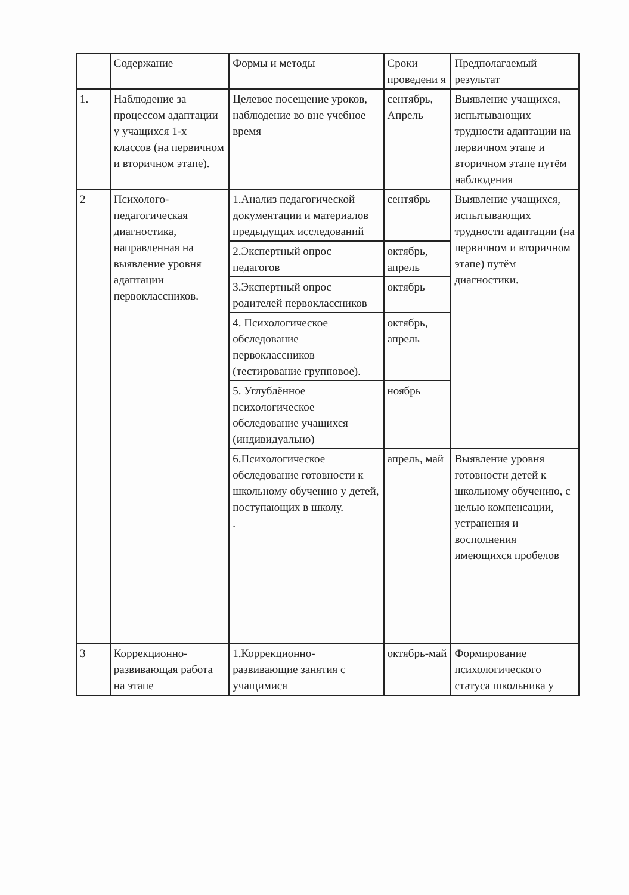| | Содержание | Формы и методы | Сроки проведени я | Предполагаемый результат |
| 1. | Наблюдение за процессом адаптации у учащихся 1-х классов (на первичном и вторичном этапе). | Целевое посещение уроков, наблюдение во вне учебное время | сентябрь, Апрель | Выявление учащихся, испытывающих трудности адаптации на первичном этапе и вторичном этапе путём наблюдения |
| 2 | Психолого-педагогическая диагностика, направленная на выявление уровня адаптации первоклассников. | 1.Анализ педагогической документации и материалов предыдущих исследований | сентябрь | Выявление учащихся, испытывающих трудности адаптации (на первичном и вторичном этапе) путём диагностики. |
| | | 2.Экспертный опрос педагогов | октябрь, апрель | |
| | | 3.Экспертный опрос родителей первоклассников | октябрь | |
| | | 4. Психологическое обследование первоклассников (тестирование групповое). | октябрь, апрель | |
| | | 5. Углублённое психологическое обследование учащихся (индивидуально) | ноябрь | |
| | | 6.Психологическое обследование готовности к школьному обучению у детей, поступающих в школу. . | апрель, май | Выявление уровня готовности детей к школьному обучению, с целью компенсации, устранения и восполнения имеющихся пробелов |
| 3 | Коррекционно-развивающая работа на этапе | 1.Коррекционно-развивающие занятия с учащимися | октябрь-май | Формирование психологического статуса школьника у |